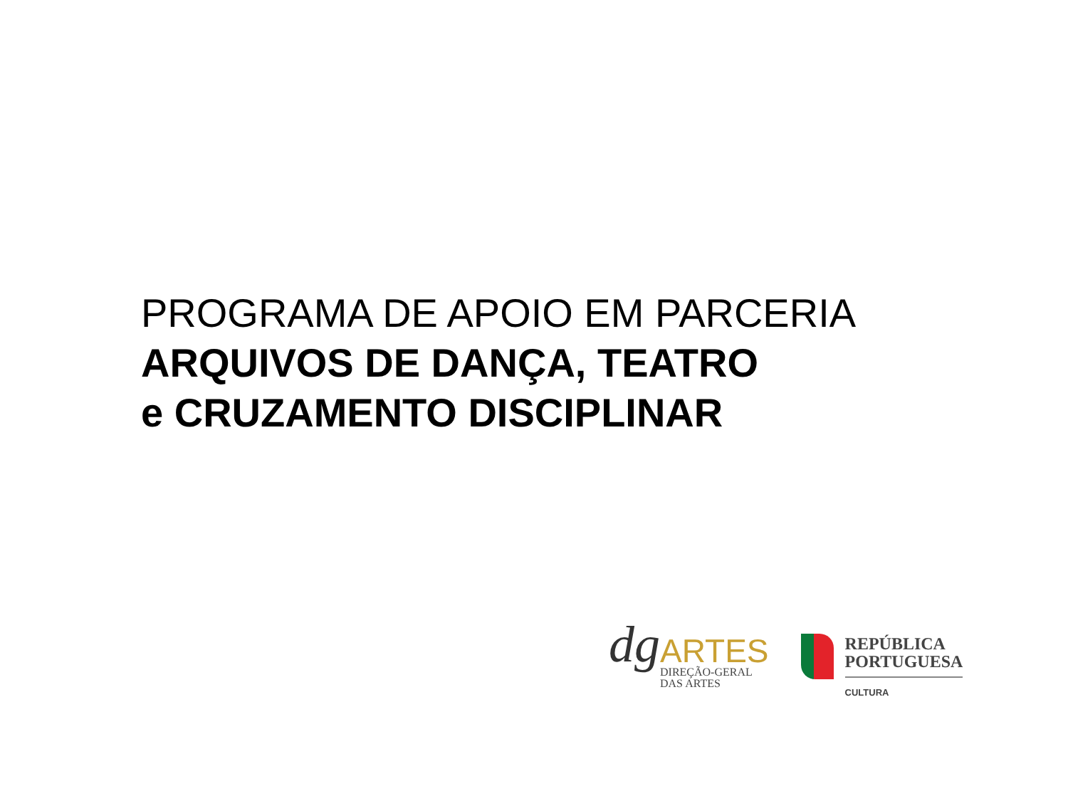PROGRAMA DE APOIO EM PARCERIA
ARQUIVOS DE DANÇA, TEATRO
e CRUZAMENTO DISCIPLINAR
dg
ARTES
DIREÇÃO-GERAL
DAS ARTES
REPÚBLICA
PORTUGUESA
CULTURA